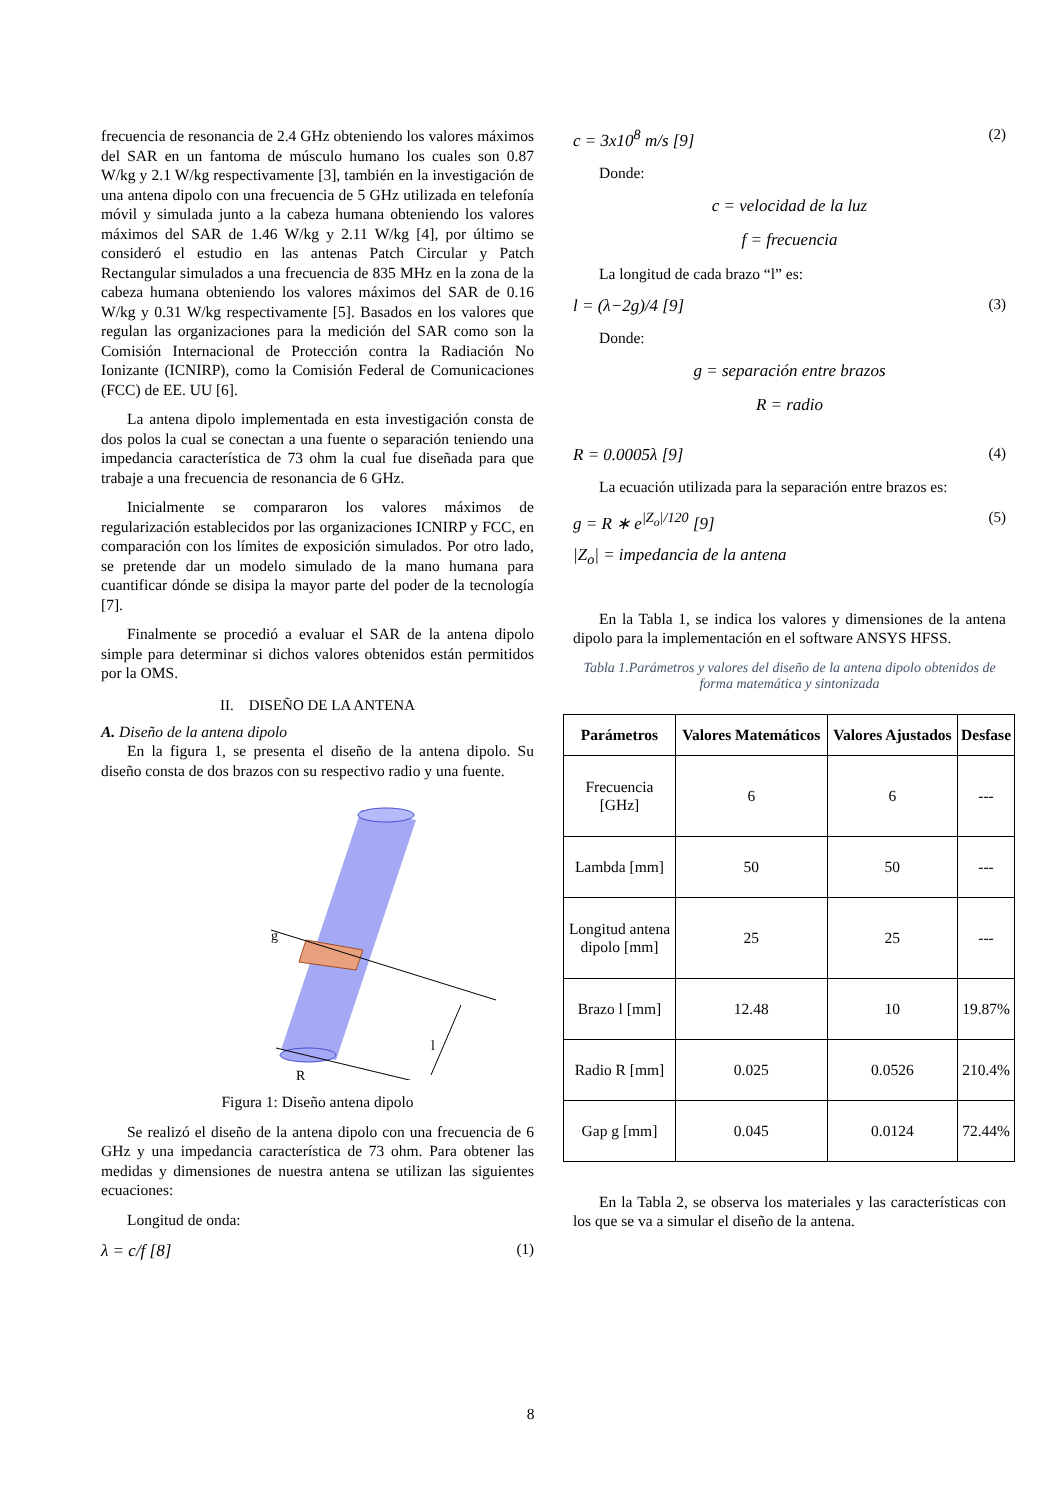frecuencia de resonancia de 2.4 GHz obteniendo los valores máximos del SAR en un fantoma de músculo humano los cuales son 0.87 W/kg y 2.1 W/kg respectivamente [3], también en la investigación de una antena dipolo con una frecuencia de 5 GHz utilizada en telefonía móvil y simulada junto a la cabeza humana obteniendo los valores máximos del SAR de 1.46 W/kg y 2.11 W/kg [4], por último se consideró el estudio en las antenas Patch Circular y Patch Rectangular simulados a una frecuencia de 835 MHz en la zona de la cabeza humana obteniendo los valores máximos del SAR de 0.16 W/kg y 0.31 W/kg respectivamente [5]. Basados en los valores que regulan las organizaciones para la medición del SAR como son la Comisión Internacional de Protección contra la Radiación No Ionizante (ICNIRP), como la Comisión Federal de Comunicaciones (FCC) de EE. UU [6].
La antena dipolo implementada en esta investigación consta de dos polos la cual se conectan a una fuente o separación teniendo una impedancia característica de 73 ohm la cual fue diseñada para que trabaje a una frecuencia de resonancia de 6 GHz.
Inicialmente se compararon los valores máximos de regularización establecidos por las organizaciones ICNIRP y FCC, en comparación con los límites de exposición simulados. Por otro lado, se pretende dar un modelo simulado de la mano humana para cuantificar dónde se disipa la mayor parte del poder de la tecnología [7].
Finalmente se procedió a evaluar el SAR de la antena dipolo simple para determinar si dichos valores obtenidos están permitidos por la OMS.
II. DISEÑO DE LA ANTENA
A. Diseño de la antena dipolo
En la figura 1, se presenta el diseño de la antena dipolo. Su diseño consta de dos brazos con su respectivo radio y una fuente.
l
R
g
Figura 1: Diseño antena dipolo
Se realizó el diseño de la antena dipolo con una frecuencia de 6 GHz y una impedancia característica de 73 ohm. Para obtener las medidas y dimensiones de nuestra antena se utilizan las siguientes ecuaciones:
Longitud de onda:
λ = c/f [8] (1)
c = 3x10<sup>8</sup> m/s [9] (2)
Donde:
c = velocidad de la luz
f = frecuencia
La longitud de cada brazo “l” es:
l = (λ−2g)/4 [9] (3)
Donde:
g = separación entre brazos
R = radio
R = 0.0005λ [9] (4)
La ecuación utilizada para la separación entre brazos es:
g = R ∗ e<sup>|Z<sub>o</sub>|/120</sup> [9] (5)
|Z<sub>o</sub>| = impedancia de la antena
En la Tabla 1, se indica los valores y dimensiones de la antena dipolo para la implementación en el software ANSYS HFSS.
Tabla 1.Parámetros y valores del diseño de la antena dipolo obtenidos de forma matemática y sintonizada
| Parámetros | Valores Matemáticos | Valores Ajustados | Desfase |
| --- | --- | --- | --- |
| Frecuencia [GHz] | 6 | 6 | --- |
| Lambda [mm] | 50 | 50 | --- |
| Longitud antena dipolo [mm] | 25 | 25 | --- |
| Brazo l [mm] | 12.48 | 10 | 19.87% |
| Radio R [mm] | 0.025 | 0.0526 | 210.4% |
| Gap g [mm] | 0.045 | 0.0124 | 72.44% |
En la Tabla 2, se observa los materiales y las características con los que se va a simular el diseño de la antena.
8